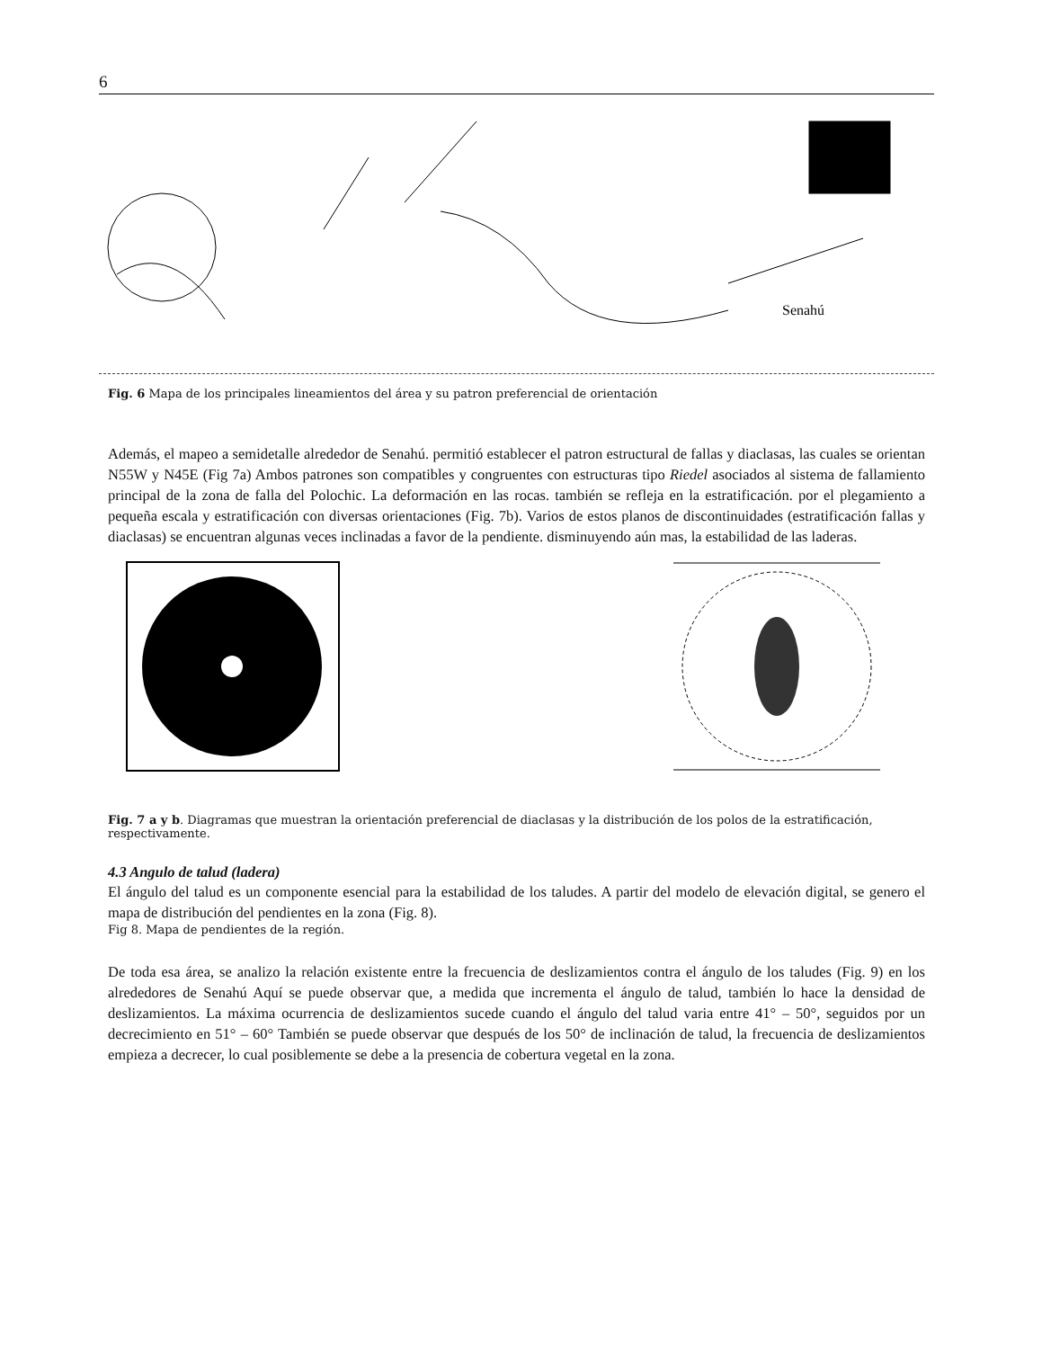6
Senahú
Fig. 6 Mapa de los principales lineamientos del área y su patron preferencial de orientación
Además, el mapeo a semidetalle alrededor de Senahú. permitió establecer el patron estructural de fallas y diaclasas, las cuales se orientan N55W y N45E (Fig 7a) Ambos patrones son compatibles y congruentes con estructuras tipo Riedel asociados al sistema de fallamiento principal de la zona de falla del Polochic. La deformación en las rocas. también se refleja en la estratificación. por el plegamiento a pequeña escala y estratificación con diversas orientaciones (Fig. 7b). Varios de estos planos de discontinuidades (estratificación fallas y diaclasas) se encuentran algunas veces inclinadas a favor de la pendiente. disminuyendo aún mas, la estabilidad de las laderas.
Fig. 7 a y b. Diagramas que muestran la orientación preferencial de diaclasas y la distribución de los polos de la estratificación, respectivamente.
4.3 Angulo de talud (ladera)
El ángulo del talud es un componente esencial para la estabilidad de los taludes. A partir del modelo de elevación digital, se genero el mapa de distribución del pendientes en la zona (Fig. 8).
Fig 8. Mapa de pendientes de la región.
De toda esa área, se analizo la relación existente entre la frecuencia de deslizamientos contra el ángulo de los taludes (Fig. 9) en los alrededores de Senahú Aquí se puede observar que, a medida que incrementa el ángulo de talud, también lo hace la densidad de deslizamientos. La máxima ocurrencia de deslizamientos sucede cuando el ángulo del talud varia entre 41° – 50°, seguidos por un decrecimiento en 51° – 60° También se puede observar que después de los 50° de inclinación de talud, la frecuencia de deslizamientos empieza a decrecer, lo cual posiblemente se debe a la presencia de cobertura vegetal en la zona.